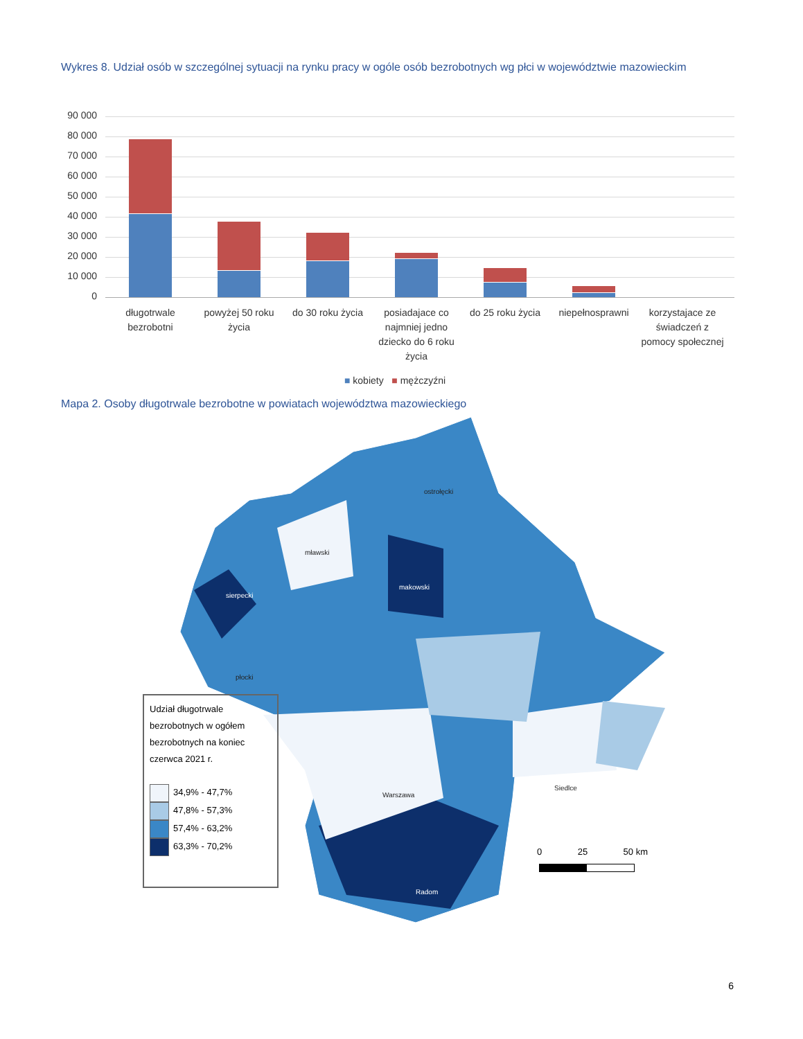Wykres 8. Udział osób w szczególnej sytuacji na rynku pracy w ogóle osób bezrobotnych wg płci w województwie mazowieckim
90 000
80 000
70 000
60 000
50 000
40 000
30 000
20 000
10 000
0
długotrwale bezrobotni
powyżej 50 roku życia
do 30 roku życia
posiadajace co najmniej jedno dziecko do 6 roku życia
do 25 roku życia
niepełnosprawni
korzystajace ze świadczeń z pomocy społecznej
■ kobiety ■ mężczyźni
Mapa 2. Osoby długotrwale bezrobotne w powiatach województwa mazowieckiego
sierpecki
mławski
makowski
ostrołęcki
płocki
Warszawa
Siedlce
Radom
Udział długotrwale bezrobotnych w ogółem bezrobotnych na koniec czerwca 2021 r.
34,9% - 47,7%
47,8% - 57,3%
57,4% - 63,2%
63,3% - 70,2%
0 25 50 km
6